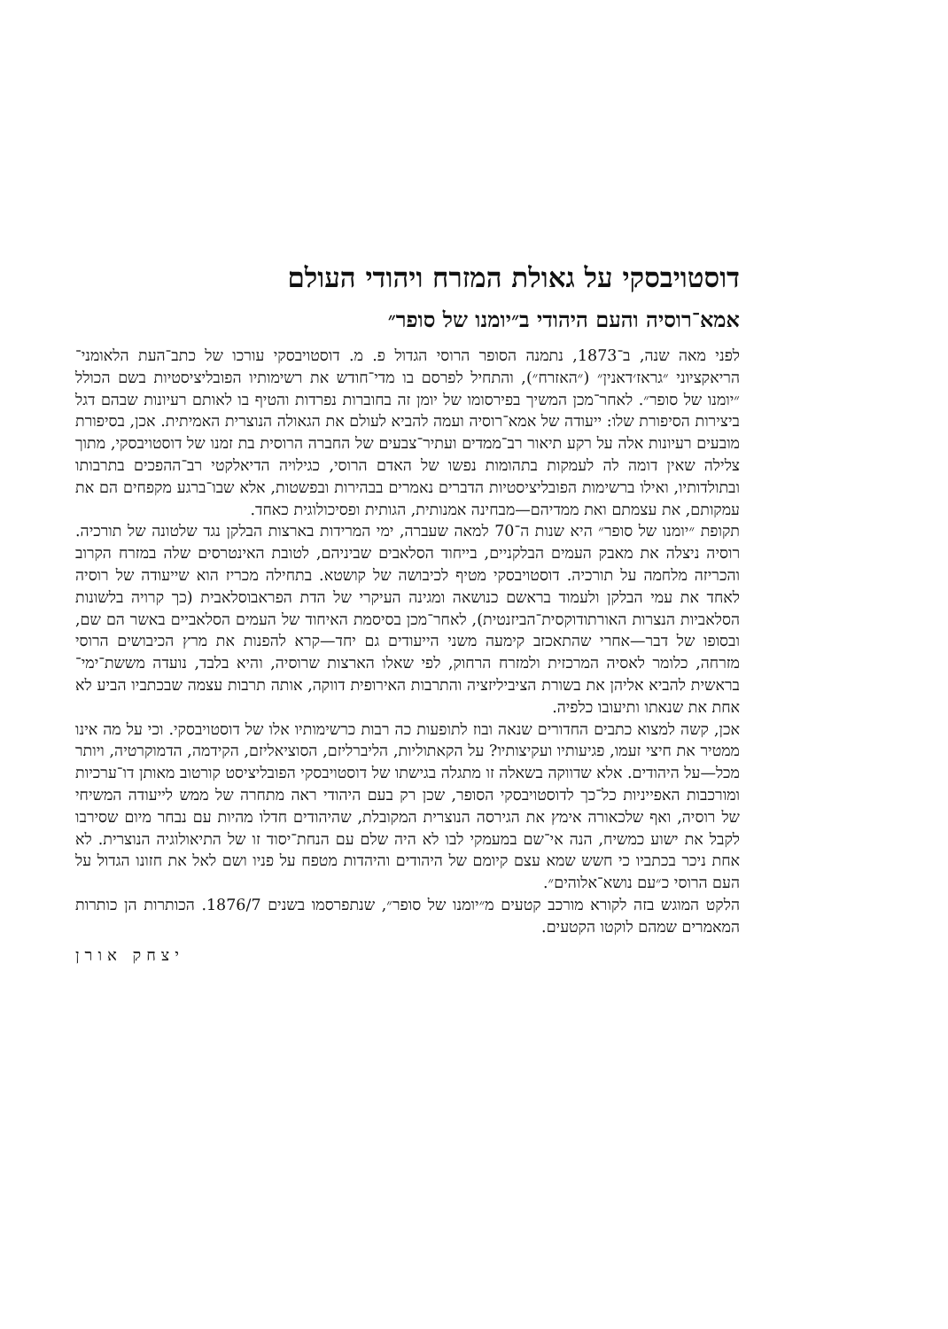דוסטויבסקי על גאולת המזרח ויהודי העולם
אמא־רוסיה והעם היהודי ב״יומנו של סופר״
לפני מאה שנה, ב־1873, נתמנה הסופר הרוסי הגדול פ. מ. דוסטויבסקי עורכו של כתב־העת הלאומני־הריאקציוני ״גראז׳דאנין״ (״האזרח״), והתחיל לפרסם בו מדי־חודש את רשימותיו הפובליציסטיות בשם הכולל ״יומנו של סופר״. לאחר־מכן המשיך בפירסומו של יומן זה בחוברות נפרדות והטיף בו לאותם רעיונות שבהם דגל ביצירות הסיפורת שלו: ייעודה של אמא־רוסיה ועמה להביא לעולם את הגאולה הנוצרית האמיתית. אכן, בסיפורת מובעים רעיונות אלה על רקע תיאור רב־ממדים ועתיר־צבעים של החברה הרוסית בת זמנו של דוסטויבסקי, מתוך צלילה שאין דומה לה לעמקות בתהומות נפשו של האדם הרוסי, כגילויה הדיאלקטי רב־ההפכים בתרבותו ובתולדותיו, ואילו ברשימות הפובליציסטיות הדברים נאמרים בבהירות ובפשטות, אלא שבו־ברגע מקפחים הם את עמקותם, את עצמתם ואת ממדיהם—מבחינה אמנותית, הגותית ופסיכולוגית כאחד.
תקופת ״יומנו של סופר״ היא שנות ה־70 למאה שעברה, ימי המרידות בארצות הבלקן נגד שלטונה של תורכיה. רוסיה ניצלה את מאבק העמים הבלקניים, בייחוד הסלאבים שביניהם, לטובת האינטרסים שלה במזרח הקרוב והכריזה מלחמה על תורכיה. דוסטויבסקי מטיף לכיבושה של קושטא. בתחילה מכריז הוא שייעודה של רוסיה לאחד את עמי הבלקן ולעמוד בראשם כנושאה ומגינה העיקרי של הדת הפראבוסלאבית (כך קרויה בלשונות הסלאביות הנצרות האורתודוקסית־הביזנטית), לאחר־מכן בסיסמת האיחוד של העמים הסלאביים באשר הם שם, ובסופו של דבר—אחרי שהתאכזב קימעה משני הייעודים גם יחד—קרא להפנות את מרץ הכיבושים הרוסי מזרחה, כלומר לאסיה המרכזית ולמזרח הרחוק, לפי שאלו הארצות שרוסיה, והיא בלבד, נועדה מששת־ימי־בראשית להביא אליהן את בשורת הציביליזציה והתרבות האירופית דווקה, אותה תרבות עצמה שבכתביו הביע לא אחת את שנאתו ותיעובו כלפיה.
אכן, קשה למצוא כתבים החדורים שנאה ובוז לתופעות כה רבות כרשימותיו אלו של דוסטויבסקי. וכי על מה אינו ממטיר את חיצי זעמו, פגיעותיו ועקיצותיו? על הקאתוליות, הליברליזם, הסוציאליזם, הקידמה, הדמוקרטיה, ויותר מכל—על היהודים. אלא שדווקה בשאלה זו מתגלה בגישתו של דוסטויבסקי הפובליציסט קורטוב מאותן דו־ערכיות ומורכבות האפייניות כל־כך לדוסטויבסקי הסופר, שכן רק בעם היהודי ראה מתחרה של ממש לייעודה המשיחי של רוסיה, ואף שלכאורה אימץ את הגירסה הנוצרית המקובלת, שהיהודים חדלו מהיות עם נבחר מיום שסירבו לקבל את ישוע כמשיח, הנה אי־שם במעמקי לבו לא היה שלם עם הנחת־יסוד זו של התיאולוגיה הנוצרית. לא אחת ניכר בכתביו כי חשש שמא עצם קיומם של היהודים והיהדות מטפח על פניו ושם לאל את חזונו הגדול על העם הרוסי כ״עם נושא־אלוהים״.
הלקט המוגש בזה לקורא מורכב קטעים מ״יומנו של סופר״, שנתפרסמו בשנים 1876/7. הכותרות הן כותרות המאמרים שמהם לוקטו הקטעים.
יצחק אורן